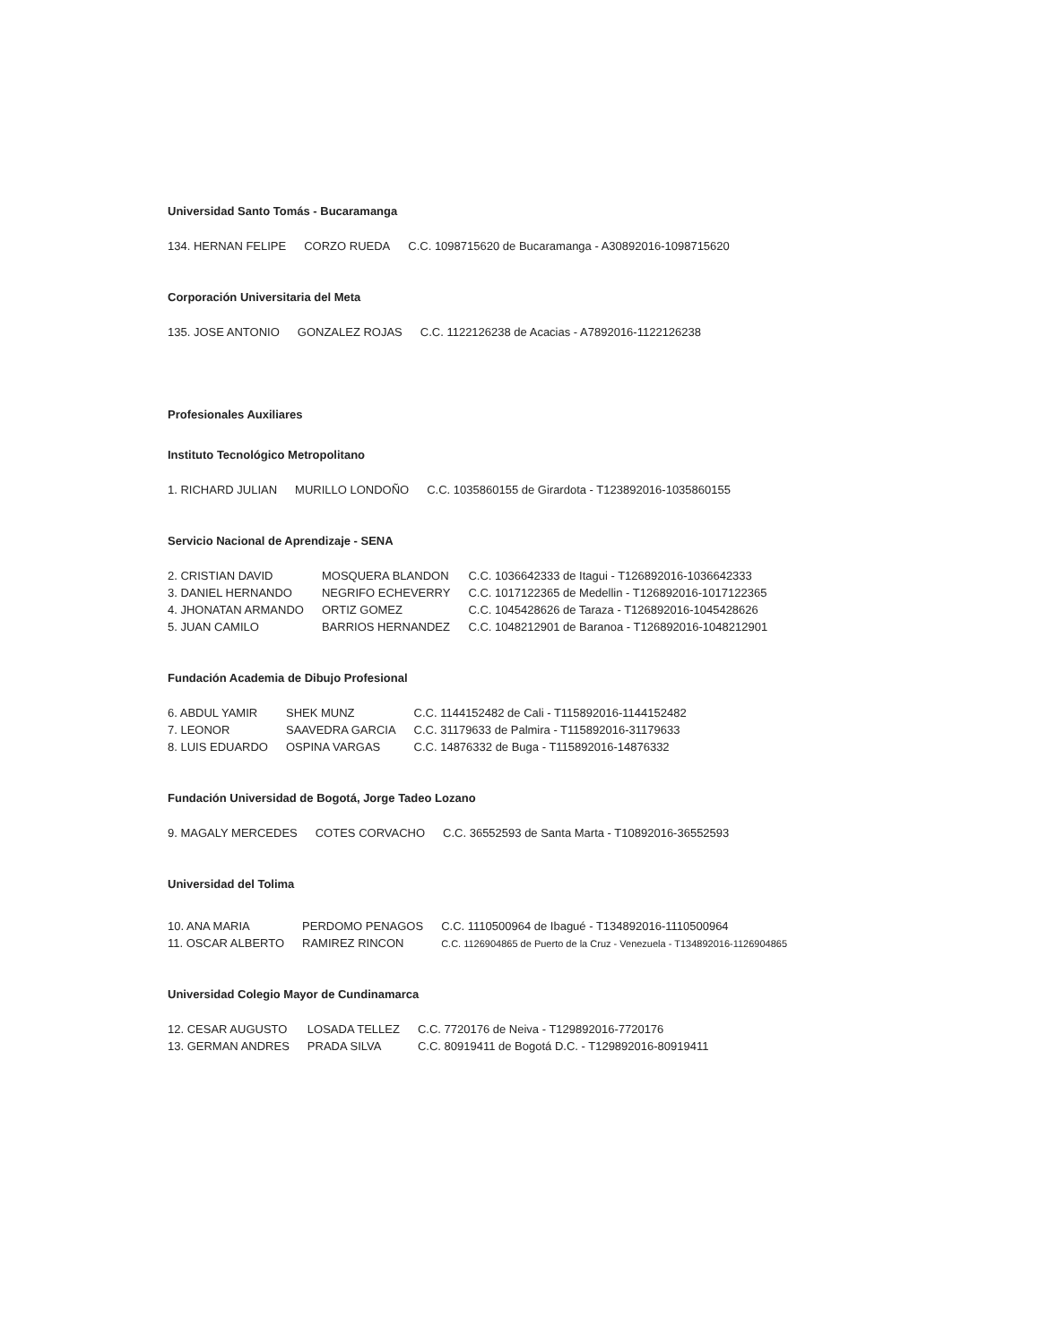Universidad Santo Tomás - Bucaramanga
| 134. HERNAN FELIPE | CORZO RUEDA | C.C. 1098715620 de Bucaramanga - A30892016-1098715620 |
Corporación Universitaria del Meta
| 135. JOSE ANTONIO | GONZALEZ ROJAS | C.C. 1122126238 de Acacias - A7892016-1122126238 |
Profesionales Auxiliares
Instituto Tecnológico Metropolitano
| 1. RICHARD JULIAN | MURILLO LONDOÑO | C.C. 1035860155 de Girardota - T123892016-1035860155 |
Servicio Nacional de Aprendizaje - SENA
| 2. CRISTIAN DAVID | MOSQUERA BLANDON | C.C. 1036642333 de Itagui - T126892016-1036642333 |
| 3. DANIEL HERNANDO | NEGRIFO ECHEVERRY | C.C. 1017122365 de Medellin - T126892016-1017122365 |
| 4. JHONATAN ARMANDO | ORTIZ GOMEZ | C.C. 1045428626 de Taraza - T126892016-1045428626 |
| 5. JUAN CAMILO | BARRIOS HERNANDEZ | C.C. 1048212901 de Baranoa - T126892016-1048212901 |
Fundación Academia de Dibujo Profesional
| 6. ABDUL YAMIR | SHEK MUNZ | C.C. 1144152482 de Cali - T115892016-1144152482 |
| 7. LEONOR | SAAVEDRA GARCIA | C.C. 31179633 de Palmira - T115892016-31179633 |
| 8. LUIS EDUARDO | OSPINA VARGAS | C.C. 14876332 de Buga - T115892016-14876332 |
Fundación Universidad de Bogotá, Jorge Tadeo Lozano
| 9. MAGALY MERCEDES | COTES CORVACHO | C.C. 36552593 de Santa Marta - T10892016-36552593 |
Universidad del Tolima
| 10. ANA MARIA | PERDOMO PENAGOS | C.C. 1110500964 de Ibagué - T134892016-1110500964 |
| 11. OSCAR ALBERTO | RAMIREZ RINCON | C.C. 1126904865 de Puerto de la Cruz - Venezuela - T134892016-1126904865 |
Universidad Colegio Mayor de Cundinamarca
| 12. CESAR AUGUSTO | LOSADA TELLEZ | C.C. 7720176 de Neiva - T129892016-7720176 |
| 13. GERMAN ANDRES | PRADA SILVA | C.C. 80919411 de Bogotá D.C. - T129892016-80919411 |